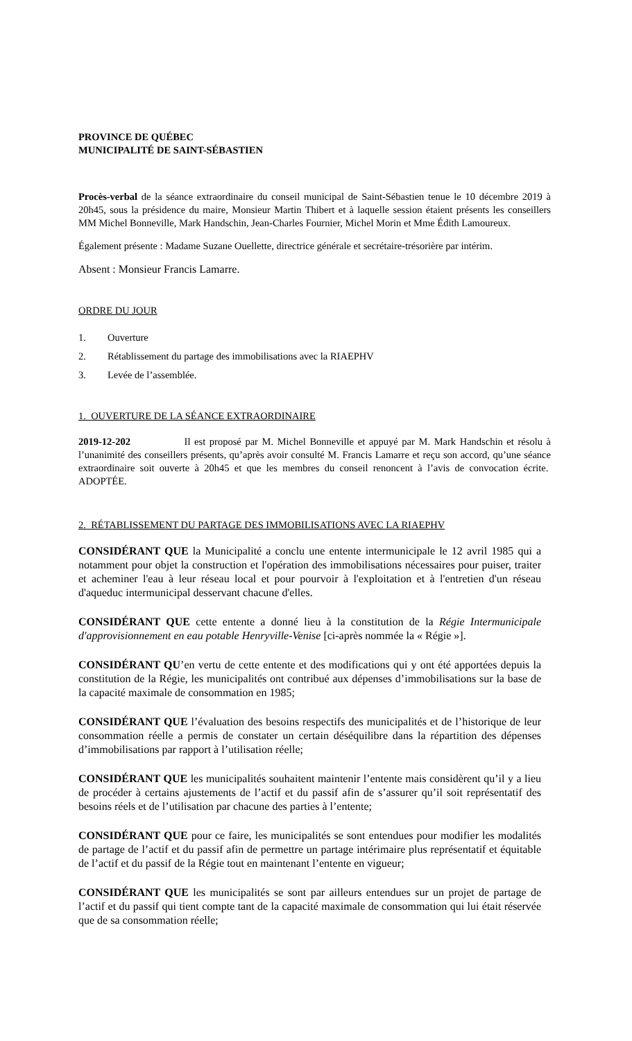PROVINCE DE QUÉBEC
MUNICIPALITÉ DE SAINT-SÉBASTIEN
Procès-verbal de la séance extraordinaire du conseil municipal de Saint-Sébastien tenue le 10 décembre 2019 à 20h45, sous la présidence du maire, Monsieur Martin Thibert et à laquelle session étaient présents les conseillers MM Michel Bonneville, Mark Handschin, Jean-Charles Fournier, Michel Morin et Mme Édith Lamoureux.
Également présente : Madame Suzane Ouellette, directrice générale et secrétaire-trésorière par intérim.
Absent : Monsieur Francis Lamarre.
ORDRE DU JOUR
1. Ouverture
2. Rétablissement du partage des immobilisations avec la RIAEPHV
3. Levée de l’assemblée.
1. OUVERTURE DE LA SÉANCE EXTRAORDINAIRE
2019-12-202 Il est proposé par M. Michel Bonneville et appuyé par M. Mark Handschin et résolu à l’unanimité des conseillers présents, qu’après avoir consulté M. Francis Lamarre et reçu son accord, qu’une séance extraordinaire soit ouverte à 20h45 et que les membres du conseil renoncent à l’avis de convocation écrite. ADOPTÉE.
2. RÉTABLISSEMENT DU PARTAGE DES IMMOBILISATIONS AVEC LA RIAEPHV
CONSIDÉRANT QUE la Municipalité a conclu une entente intermunicipale le 12 avril 1985 qui a notamment pour objet la construction et l'opération des immobilisations nécessaires pour puiser, traiter et acheminer l'eau à leur réseau local et pour pourvoir à l'exploitation et à l'entretien d'un réseau d'aqueduc intermunicipal desservant chacune d'elles.
CONSIDÉRANT QUE cette entente a donné lieu à la constitution de la Régie Intermunicipale d'approvisionnement en eau potable Henryville-Venise [ci-après nommée la « Régie »].
CONSIDÉRANT QU’en vertu de cette entente et des modifications qui y ont été apportées depuis la constitution de la Régie, les municipalités ont contribué aux dépenses d’immobilisations sur la base de la capacité maximale de consommation en 1985;
CONSIDÉRANT QUE l’évaluation des besoins respectifs des municipalités et de l’historique de leur consommation réelle a permis de constater un certain déséquilibre dans la répartition des dépenses d’immobilisations par rapport à l’utilisation réelle;
CONSIDÉRANT QUE les municipalités souhaitent maintenir l’entente mais considèrent qu’il y a lieu de procéder à certains ajustements de l’actif et du passif afin de s’assurer qu’il soit représentatif des besoins réels et de l’utilisation par chacune des parties à l’entente;
CONSIDÉRANT QUE pour ce faire, les municipalités se sont entendues pour modifier les modalités de partage de l’actif et du passif afin de permettre un partage intérimaire plus représentatif et équitable de l’actif et du passif de la Régie tout en maintenant l’entente en vigueur;
CONSIDÉRANT QUE les municipalités se sont par ailleurs entendues sur un projet de partage de l’actif et du passif qui tient compte tant de la capacité maximale de consommation qui lui était réservée que de sa consommation réelle;